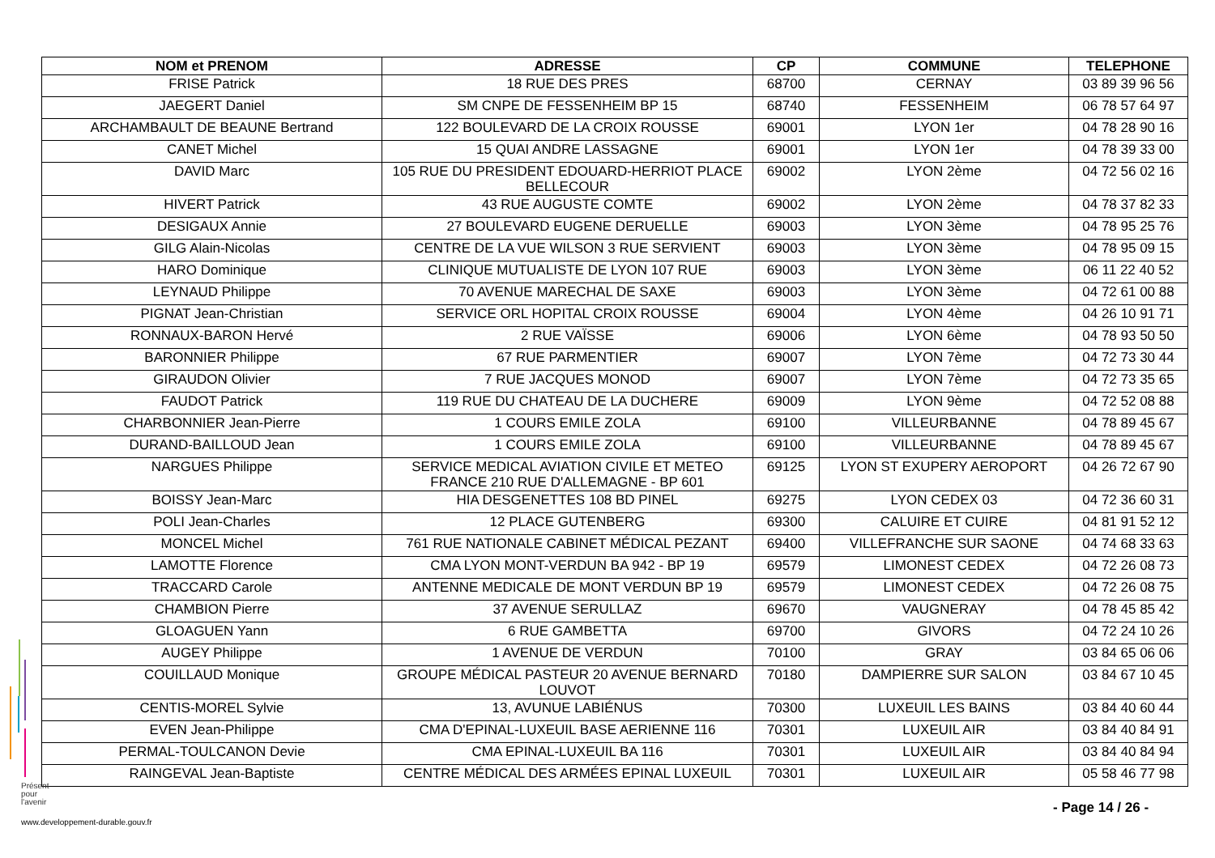| NOM et PRENOM | ADRESSE | CP | COMMUNE | TELEPHONE |
| --- | --- | --- | --- | --- |
| FRISE Patrick | 18 RUE DES PRES | 68700 | CERNAY | 03 89 39 96 56 |
| JAEGERT Daniel | SM CNPE DE FESSENHEIM BP 15 | 68740 | FESSENHEIM | 06 78 57 64 97 |
| ARCHAMBAULT DE BEAUNE Bertrand | 122 BOULEVARD DE LA CROIX ROUSSE | 69001 | LYON 1er | 04 78 28 90 16 |
| CANET Michel | 15 QUAI ANDRE LASSAGNE | 69001 | LYON 1er | 04 78 39 33 00 |
| DAVID Marc | 105 RUE DU PRESIDENT EDOUARD-HERRIOT PLACE BELLECOUR | 69002 | LYON 2ème | 04 72 56 02 16 |
| HIVERT Patrick | 43 RUE AUGUSTE COMTE | 69002 | LYON 2ème | 04 78 37 82 33 |
| DESIGAUX Annie | 27 BOULEVARD EUGENE DERUELLE | 69003 | LYON 3ème | 04 78 95 25 76 |
| GILG Alain-Nicolas | CENTRE DE LA VUE WILSON 3 RUE SERVIENT | 69003 | LYON 3ème | 04 78 95 09 15 |
| HARO Dominique | CLINIQUE MUTUALISTE DE LYON 107 RUE | 69003 | LYON 3ème | 06 11 22 40 52 |
| LEYNAUD Philippe | 70 AVENUE MARECHAL DE SAXE | 69003 | LYON 3ème | 04 72 61 00 88 |
| PIGNAT Jean-Christian | SERVICE ORL HOPITAL CROIX ROUSSE | 69004 | LYON 4ème | 04 26 10 91 71 |
| RONNAUX-BARON Hervé | 2 RUE VAÏSSE | 69006 | LYON 6ème | 04 78 93 50 50 |
| BARONNIER Philippe | 67 RUE PARMENTIER | 69007 | LYON 7ème | 04 72 73 30 44 |
| GIRAUDON Olivier | 7 RUE JACQUES MONOD | 69007 | LYON 7ème | 04 72 73 35 65 |
| FAUDOT Patrick | 119 RUE DU CHATEAU DE LA DUCHERE | 69009 | LYON 9ème | 04 72 52 08 88 |
| CHARBONNIER Jean-Pierre | 1 COURS EMILE ZOLA | 69100 | VILLEURBANNE | 04 78 89 45 67 |
| DURAND-BAILLOUD Jean | 1 COURS EMILE ZOLA | 69100 | VILLEURBANNE | 04 78 89 45 67 |
| NARGUES Philippe | SERVICE MEDICAL AVIATION CIVILE ET METEO FRANCE 210 RUE D'ALLEMAGNE - BP 601 | 69125 | LYON ST EXUPERY AEROPORT | 04 26 72 67 90 |
| BOISSY Jean-Marc | HIA DESGENETTES 108 BD PINEL | 69275 | LYON CEDEX 03 | 04 72 36 60 31 |
| POLI Jean-Charles | 12 PLACE GUTENBERG | 69300 | CALUIRE ET CUIRE | 04 81 91 52 12 |
| MONCEL Michel | 761 RUE NATIONALE CABINET MÉDICAL PEZANT | 69400 | VILLEFRANCHE SUR SAONE | 04 74 68 33 63 |
| LAMOTTE Florence | CMA LYON MONT-VERDUN BA 942 - BP 19 | 69579 | LIMONEST CEDEX | 04 72 26 08 73 |
| TRACCARD Carole | ANTENNE MEDICALE DE MONT VERDUN BP 19 | 69579 | LIMONEST CEDEX | 04 72 26 08 75 |
| CHAMBION Pierre | 37 AVENUE SERULLAZ | 69670 | VAUGNERAY | 04 78 45 85 42 |
| GLOAGUEN Yann | 6 RUE GAMBETTA | 69700 | GIVORS | 04 72 24 10 26 |
| AUGEY Philippe | 1 AVENUE DE VERDUN | 70100 | GRAY | 03 84 65 06 06 |
| COUILLAUD Monique | GROUPE MÉDICAL PASTEUR 20 AVENUE BERNARD LOUVOT | 70180 | DAMPIERRE SUR SALON | 03 84 67 10 45 |
| CENTIS-MOREL Sylvie | 13, AVUNUE LABIÉNUS | 70300 | LUXEUIL LES BAINS | 03 84 40 60 44 |
| EVEN Jean-Philippe | CMA D'EPINAL-LUXEUIL BASE AERIENNE 116 | 70301 | LUXEUIL AIR | 03 84 40 84 91 |
| PERMAL-TOULCANON Devie | CMA EPINAL-LUXEUIL BA 116 | 70301 | LUXEUIL AIR | 03 84 40 84 94 |
| RAINGEVAL Jean-Baptiste | CENTRE MÉDICAL DES ARMÉES EPINAL LUXEUIL | 70301 | LUXEUIL AIR | 05 58 46 77 98 |
Présent
pour
l'avenir
www.developpement-durable.gouv.fr
- Page 14 / 26 -